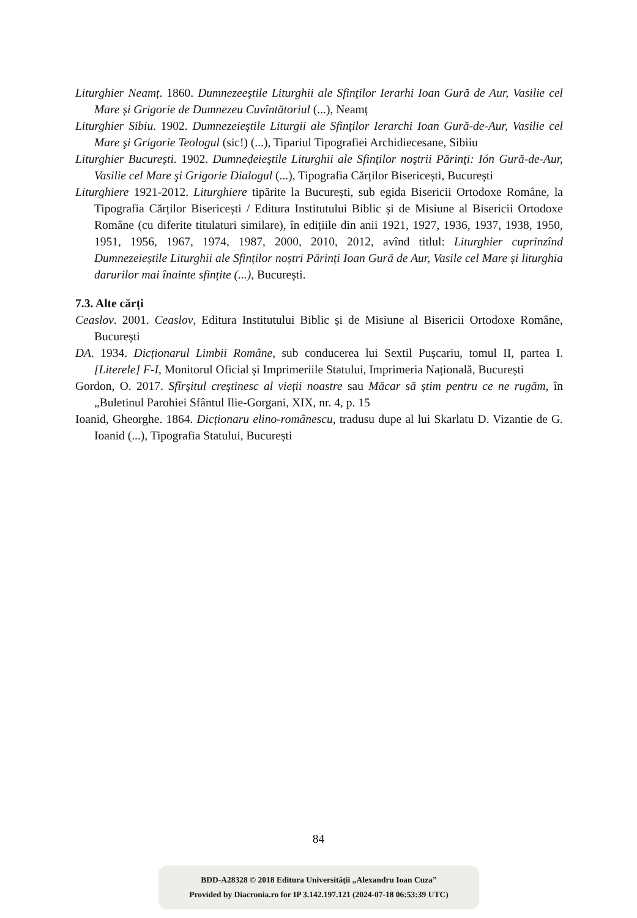Liturghier Neamț. 1860. Dumnezeeştile Liturghii ale Sfinţilor Ierarhi Ioan Gură de Aur, Vasilie cel Mare și Grigorie de Dumnezeu Cuvîntătoriul (...), Neamț
Liturghier Sibiu. 1902. Dumnezeieştile Liturgii ale Sfinţilor Ierarchi Ioan Gură-de-Aur, Vasilie cel Mare şi Grigorie Teologul (sic!) (...), Tipariul Tipografiei Archidiecesane, Sibiiu
Liturghier București. 1902. Dumneḑeieştile Liturghii ale Sfinţilor noştrii Părinţi: Ión Gură-de-Aur, Vasilie cel Mare şi Grigorie Dialogul (...), Tipografia Cărților Bisericești, București
Liturghiere 1921-2012. Liturghiere tipărite la București, sub egida Bisericii Ortodoxe Române, la Tipografia Cărților Bisericești / Editura Institutului Biblic și de Misiune al Bisericii Ortodoxe Române (cu diferite titulaturi similare), în edițiile din anii 1921, 1927, 1936, 1937, 1938, 1950, 1951, 1956, 1967, 1974, 1987, 2000, 2010, 2012, avînd titlul: Liturghier cuprinzînd Dumnezeieștile Liturghii ale Sfinților noștri Părinți Ioan Gură de Aur, Vasile cel Mare și liturghia darurilor mai înainte sfințite (...), București.
7.3. Alte cărți
Ceaslov. 2001. Ceaslov, Editura Institutului Biblic și de Misiune al Bisericii Ortodoxe Române, București
DA. 1934. Dicționarul Limbii Române, sub conducerea lui Sextil Pușcariu, tomul II, partea I. [Literele] F-I, Monitorul Oficial și Imprimeriile Statului, Imprimeria Națională, București
Gordon, O. 2017. Sfîrşitul creştinesc al vieţii noastre sau Măcar să ştim pentru ce ne rugăm, în „Buletinul Parohiei Sfântul Ilie-Gorgani, XIX, nr. 4, p. 15
Ioanid, Gheorghe. 1864. Dicționaru elino-românescu, tradusu dupe al lui Skarlatu D. Vizantie de G. Ioanid (...), Tipografia Statului, București
84
BDD-A28328 © 2018 Editura Universităţii „Alexandru Ioan Cuza”
Provided by Diacronia.ro for IP 3.142.197.121 (2024-07-18 06:53:39 UTC)